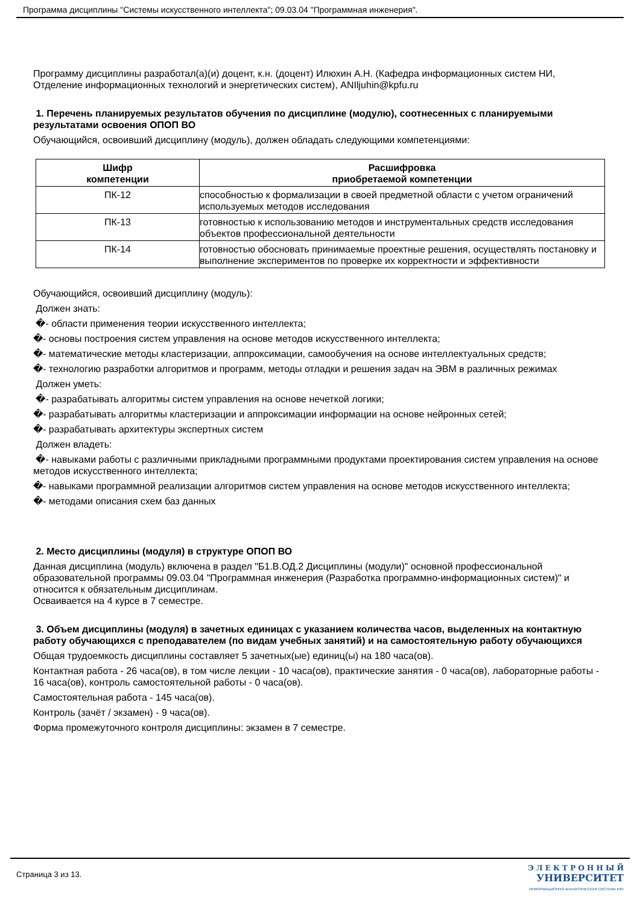Программа дисциплины "Системы искусственного интеллекта"; 09.03.04 "Программная инженерия".
Программу дисциплины разработал(а)(и) доцент, к.н. (доцент) Илюхин А.Н. (Кафедра информационных систем НИ, Отделение информационных технологий и энергетических систем), ANIljuhin@kpfu.ru
1. Перечень планируемых результатов обучения по дисциплине (модулю), соотнесенных с планируемыми результатами освоения ОПОП ВО
Обучающийся, освоивший дисциплину (модуль), должен обладать следующими компетенциями:
| Шифр компетенции | Расшифровка приобретаемой компетенции |
| --- | --- |
| ПК-12 | способностью к формализации в своей предметной области с учетом ограничений используемых методов исследования |
| ПК-13 | готовностью к использованию методов и инструментальных средств исследования объектов профессиональной деятельности |
| ПК-14 | готовностью обосновать принимаемые проектные решения, осуществлять постановку и выполнение экспериментов по проверке их корректности и эффективности |
Обучающийся, освоивший дисциплину (модуль):
Должен знать:
�- области применения теории искусственного интеллекта;
�- основы построения систем управления на основе методов искусственного интеллекта;
�- математические методы кластеризации, аппроксимации, самообучения на основе интеллектуальных средств;
�- технологию разработки алгоритмов и программ, методы отладки и решения задач на ЭВМ в различных режимах
Должен уметь:
�- разрабатывать алгоритмы систем управления на основе нечеткой логики;
�- разрабатывать алгоритмы кластеризации и аппроксимации информации на основе нейронных сетей;
�- разрабатывать архитектуры экспертных систем
Должен владеть:
�- навыками работы с различными прикладными программными продуктами проектирования систем управления на основе методов искусственного интеллекта;
�- навыками программной реализации алгоритмов систем управления на основе методов искусственного интеллекта;
�- методами описания схем баз данных
2. Место дисциплины (модуля) в структуре ОПОП ВО
Данная дисциплина (модуль) включена в раздел "Б1.В.ОД.2 Дисциплины (модули)" основной профессиональной образовательной программы 09.03.04 "Программная инженерия (Разработка программно-информационных систем)" и относится к обязательным дисциплинам.
Осваивается на 4 курсе в 7 семестре.
3. Объем дисциплины (модуля) в зачетных единицах с указанием количества часов, выделенных на контактную работу обучающихся с преподавателем (по видам учебных занятий) и на самостоятельную работу обучающихся
Общая трудоемкость дисциплины составляет 5 зачетных(ые) единиц(ы) на 180 часа(ов).
Контактная работа - 26 часа(ов), в том числе лекции - 10 часа(ов), практические занятия - 0 часа(ов), лабораторные работы - 16 часа(ов), контроль самостоятельной работы - 0 часа(ов).
Самостоятельная работа - 145 часа(ов).
Контроль (зачёт / экзамен) - 9 часа(ов).
Форма промежуточного контроля дисциплины: экзамен в 7 семестре.
Страница 3 из 13.
Э Л Е К Т Р О Н Н Ы Й
УНИВЕРСИТЕТ
ИНФОРМАЦИОННО-АНАЛИТИЧЕСКАЯ СИСТЕМА КФУ